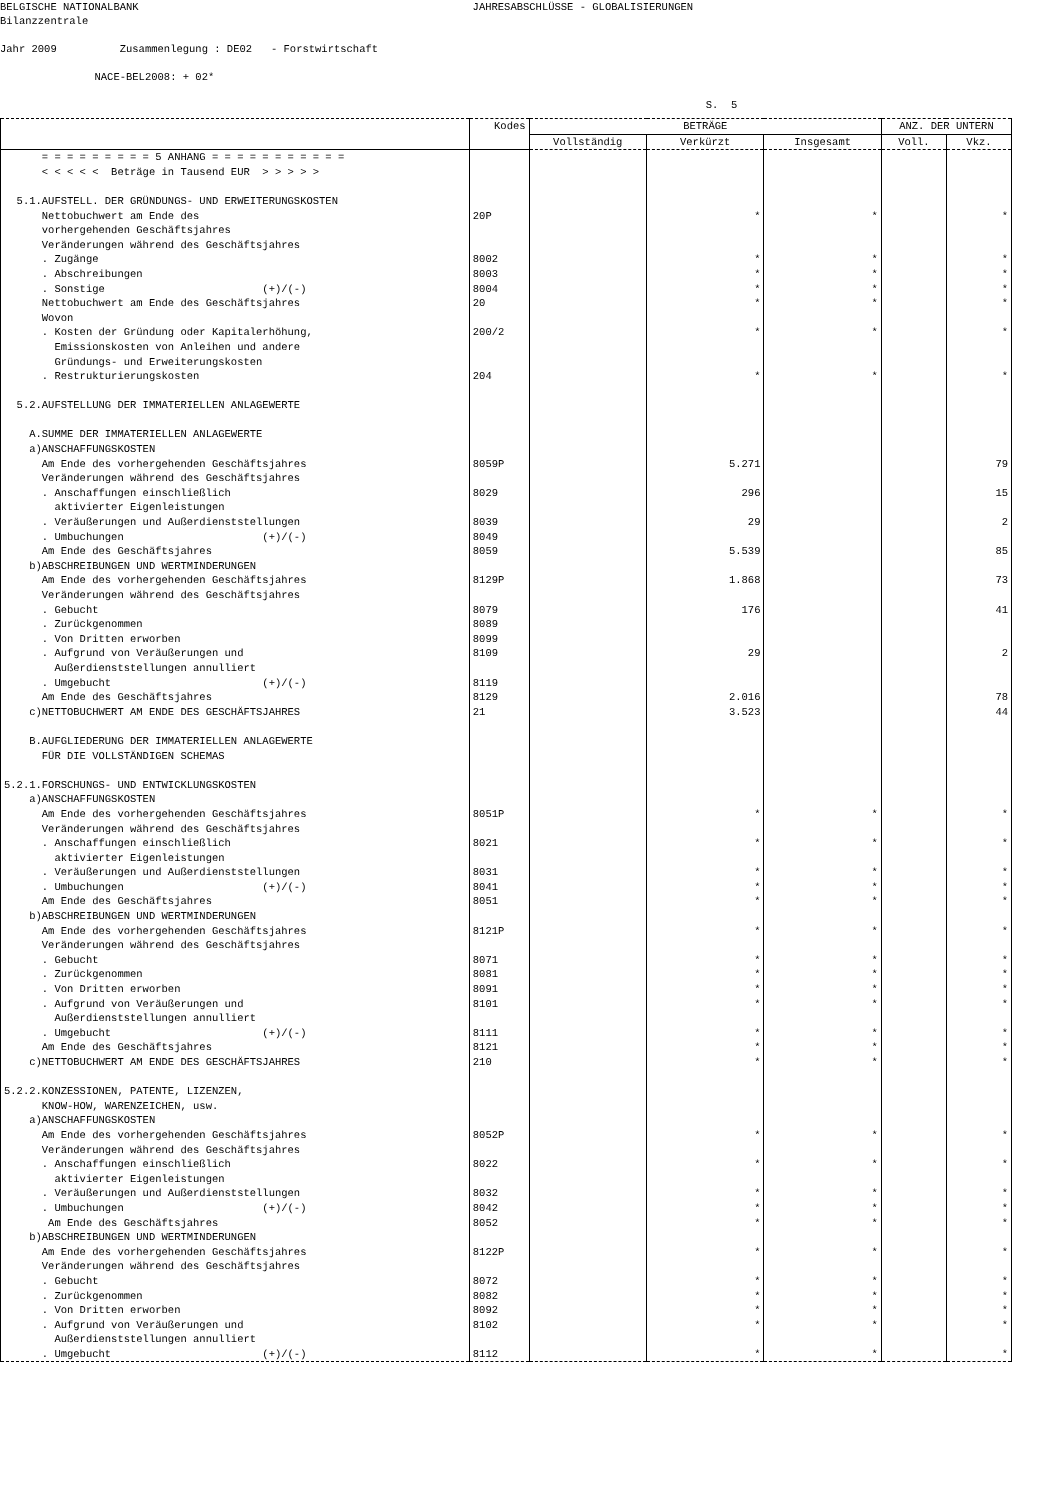BELGISCHE NATIONALBANK JAHRESABSCHLÜSSE - GLOBALISIERUNGEN Bilanzzentrale Jahr 2009 Zusammenlegung : DE02 - Forstwirtschaft NACE-BEL2008: + 02* S. 5
| | Kodes | BETRÄGE | | | ANZ. DER UNTERN | |
| --- | --- | --- | --- | --- | --- | --- |
| | | Vollständig | Verkürzt | Insgesamt | Voll. | Vkz. |
| = = = = = = = = = 5 ANHANG = = = = = = = = = = = | | | | | | |
| < < < < < Beträge in Tausend EUR > > > > > | | | | | | |
| 5.1.AUFSTELL. DER GRÜNDUNGS- UND ERWEITERUNGSKOSTEN | | | | | | |
| Nettobuchwert am Ende des | 20P | | * | * | | * |
| vorhergehenden Geschäftsjahres | | | | | | |
| Veränderungen während des Geschäftsjahres | | | | | | |
| . Zugänge | 8002 | | * | * | | * |
| . Abschreibungen | 8003 | | * | * | | * |
| . Sonstige (+)/(-) | 8004 | | * | * | | * |
| Nettobuchwert am Ende des Geschäftsjahres | 20 | | * | * | | * |
| Wovon | | | | | | |
| . Kosten der Gründung oder Kapitalerhöhung, | 200/2 | | * | * | | * |
| Emissionskosten von Anleihen und andere | | | | | | |
| Gründungs- und Erweiterungskosten | | | | | | |
| . Restrukturierungskosten | 204 | | * | * | | * |
| 5.2.AUFSTELLUNG DER IMMATERIELLEN ANLAGEWERTE | | | | | | |
| A.SUMME DER IMMATERIELLEN ANLAGEWERTE | | | | | | |
| a)ANSCHAFFUNGSKOSTEN | | | | | | |
| Am Ende des vorhergehenden Geschäftsjahres | 8059P | | 5.271 | | | 79 |
| Veränderungen während des Geschäftsjahres | | | | | | |
| . Anschaffungen einschließlich | 8029 | | 296 | | | 15 |
| aktivierter Eigenleistungen | | | | | | |
| . Veräußerungen und Außerdienststellungen | 8039 | | 29 | | | 2 |
| . Umbuchungen (+)/(-) | 8049 | | | | | |
| Am Ende des Geschäftsjahres | 8059 | | 5.539 | | | 85 |
| b)ABSCHREIBUNGEN UND WERTMINDERUNGEN | | | | | | |
| Am Ende des vorhergehenden Geschäftsjahres | 8129P | | 1.868 | | | 73 |
| Veränderungen während des Geschäftsjahres | | | | | | |
| . Gebucht | 8079 | | 176 | | | 41 |
| . Zurückgenommen | 8089 | | | | | |
| . Von Dritten erworben | 8099 | | | | | |
| . Aufgrund von Veräußerungen und | 8109 | | 29 | | | 2 |
| Außerdienststellungen annulliert | | | | | | |
| . Umgebucht (+)/(-) | 8119 | | | | | |
| Am Ende des Geschäftsjahres | 8129 | | 2.016 | | | 78 |
| c)NETTOBUCHWERT AM ENDE DES GESCHÄFTSJAHRES | 21 | | 3.523 | | | 44 |
| B.AUFGLIEDERUNG DER IMMATERIELLEN ANLAGEWERTE | | | | | | |
| FÜR DIE VOLLSTÄNDIGEN SCHEMAS | | | | | | |
| 5.2.1.FORSCHUNGS- UND ENTWICKLUNGSKOSTEN | | | | | | |
| a)ANSCHAFFUNGSKOSTEN | | | | | | |
| Am Ende des vorhergehenden Geschäftsjahres | 8051P | | * | * | | * |
| Veränderungen während des Geschäftsjahres | | | | | | |
| . Anschaffungen einschließlich | 8021 | | * | * | | * |
| aktivierter Eigenleistungen | | | | | | |
| . Veräußerungen und Außerdienststellungen | 8031 | | * | * | | * |
| . Umbuchungen (+)/(-) | 8041 | | * | * | | * |
| Am Ende des Geschäftsjahres | 8051 | | * | * | | * |
| b)ABSCHREIBUNGEN UND WERTMINDERUNGEN | | | | | | |
| Am Ende des vorhergehenden Geschäftsjahres | 8121P | | * | * | | * |
| Veränderungen während des Geschäftsjahres | | | | | | |
| . Gebucht | 8071 | | * | * | | * |
| . Zurückgenommen | 8081 | | * | * | | * |
| . Von Dritten erworben | 8091 | | * | * | | * |
| . Aufgrund von Veräußerungen und | 8101 | | * | * | | * |
| Außerdienststellungen annulliert | | | | | | |
| . Umgebucht (+)/(-) | 8111 | | * | * | | * |
| Am Ende des Geschäftsjahres | 8121 | | * | * | | * |
| c)NETTOBUCHWERT AM ENDE DES GESCHÄFTSJAHRES | 210 | | * | * | | * |
| 5.2.2.KONZESSIONEN, PATENTE, LIZENZEN, | | | | | | |
| KNOW-HOW, WARENZEICHEN, usw. | | | | | | |
| a)ANSCHAFFUNGSKOSTEN | | | | | | |
| Am Ende des vorhergehenden Geschäftsjahres | 8052P | | * | * | | * |
| Veränderungen während des Geschäftsjahres | | | | | | |
| . Anschaffungen einschließlich | 8022 | | * | * | | * |
| aktivierter Eigenleistungen | | | | | | |
| . Veräußerungen und Außerdienststellungen | 8032 | | * | * | | * |
| . Umbuchungen (+)/(-) | 8042 | | * | * | | * |
| Am Ende des Geschäftsjahres | 8052 | | * | * | | * |
| b)ABSCHREIBUNGEN UND WERTMINDERUNGEN | | | | | | |
| Am Ende des vorhergehenden Geschäftsjahres | 8122P | | * | * | | * |
| Veränderungen während des Geschäftsjahres | | | | | | |
| . Gebucht | 8072 | | * | * | | * |
| . Zurückgenommen | 8082 | | * | * | | * |
| . Von Dritten erworben | 8092 | | * | * | | * |
| . Aufgrund von Veräußerungen und | 8102 | | * | * | | * |
| Außerdienststellungen annulliert | | | | | | |
| . Umgebucht (+)/(-) | 8112 | | * | * | | * |